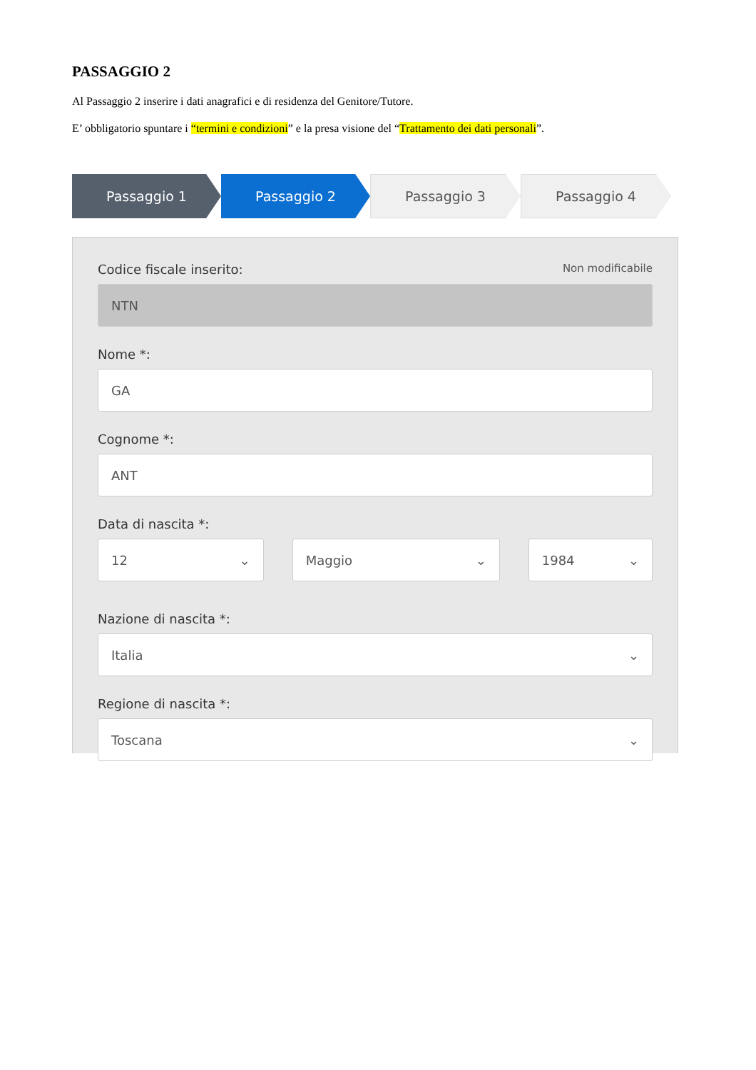PASSAGGIO 2
Al Passaggio 2 inserire i dati anagrafici e di residenza del Genitore/Tutore.
E’ obbligatorio spuntare i “termini e condizioni” e la presa visione del “Trattamento dei dati personali”.
Passaggio 1 Passaggio 2 Passaggio 3 Passaggio 4
Codice fiscale inserito: Non modificabile
NTN
Nome *:
GA
Cognome *:
ANT
Data di nascita *:
12 ⌄ Maggio ⌄ 1984 ⌄
Nazione di nascita *:
Italia ⌄
Regione di nascita *:
Toscana ⌄